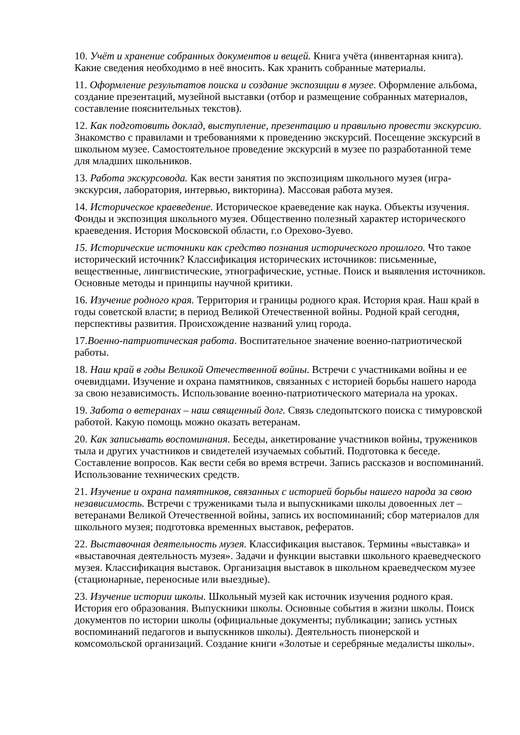10. Учёт и хранение собранных документов и вещей. Книга учёта (инвентарная книга). Какие сведения необходимо в неё вносить. Как хранить собранные материалы.
11. Оформление результатов поиска и создание экспозиции в музее. Оформление альбома, создание презентаций, музейной выставки (отбор и размещение собранных материалов, составление пояснительных текстов).
12. Как подготовить доклад, выступление, презентацию и правильно провести экскурсию. Знакомство с правилами и требованиями к проведению экскурсий. Посещение экскурсий в школьном музее. Самостоятельное проведение экскурсий в музее по разработанной теме для младших школьников.
13. Работа экскурсовода. Как вести занятия по экспозициям школьного музея (игра-экскурсия, лаборатория, интервью, викторина). Массовая работа музея.
14. Историческое краеведение. Историческое краеведение как наука. Объекты изучения. Фонды и экспозиция школьного музея. Общественно полезный характер исторического краеведения. История Московской области, г.о Орехово-Зуево.
15. Исторические источники как средство познания исторического прошлого. Что такое исторический источник? Классификация исторических источников: письменные, вещественные, лингвистические, этнографические, устные. Поиск и выявления источников. Основные методы и принципы научной критики.
16. Изучение родного края. Территория и границы родного края. История края. Наш край в годы советской власти; в период Великой Отечественной войны. Родной край сегодня, перспективы развития. Происхождение названий улиц города.
17.Военно-патриотическая работа. Воспитательное значение военно-патриотической работы.
18. Наш край в годы Великой Отечественной войны. Встречи с участниками войны и ее очевидцами. Изучение и охрана памятников, связанных с историей борьбы нашего народа за свою независимость. Использование военно-патриотического материала на уроках.
19. Забота о ветеранах – наш священный долг. Связь следопытского поиска с тимуровской работой. Какую помощь можно оказать ветеранам.
20. Как записывать воспоминания. Беседы, анкетирование участников войны, тружеников тыла и других участников и свидетелей изучаемых событий. Подготовка к беседе. Составление вопросов. Как вести себя во время встречи. Запись рассказов и воспоминаний. Использование технических средств.
21. Изучение и охрана памятников, связанных с историей борьбы нашего народа за свою независимость. Встречи с тружениками тыла и выпускниками школы довоенных лет – ветеранами Великой Отечественной войны, запись их воспоминаний; сбор материалов для школьного музея; подготовка временных выставок, рефератов.
22. Выставочная деятельность музея. Классификация выставок. Термины «выставка» и «выставочная деятельность музея». Задачи и функции выставки школьного краеведческого музея. Классификация выставок. Организация выставок в школьном краеведческом музее (стационарные, переносные или выездные).
23. Изучение истории школы. Школьный музей как источник изучения родного края. История его образования. Выпускники школы. Основные события в жизни школы. Поиск документов по истории школы (официальные документы; публикации; запись устных воспоминаний педагогов и выпускников школы). Деятельность пионерской и комсомольской организаций. Создание книги «Золотые и серебряные медалисты школы».